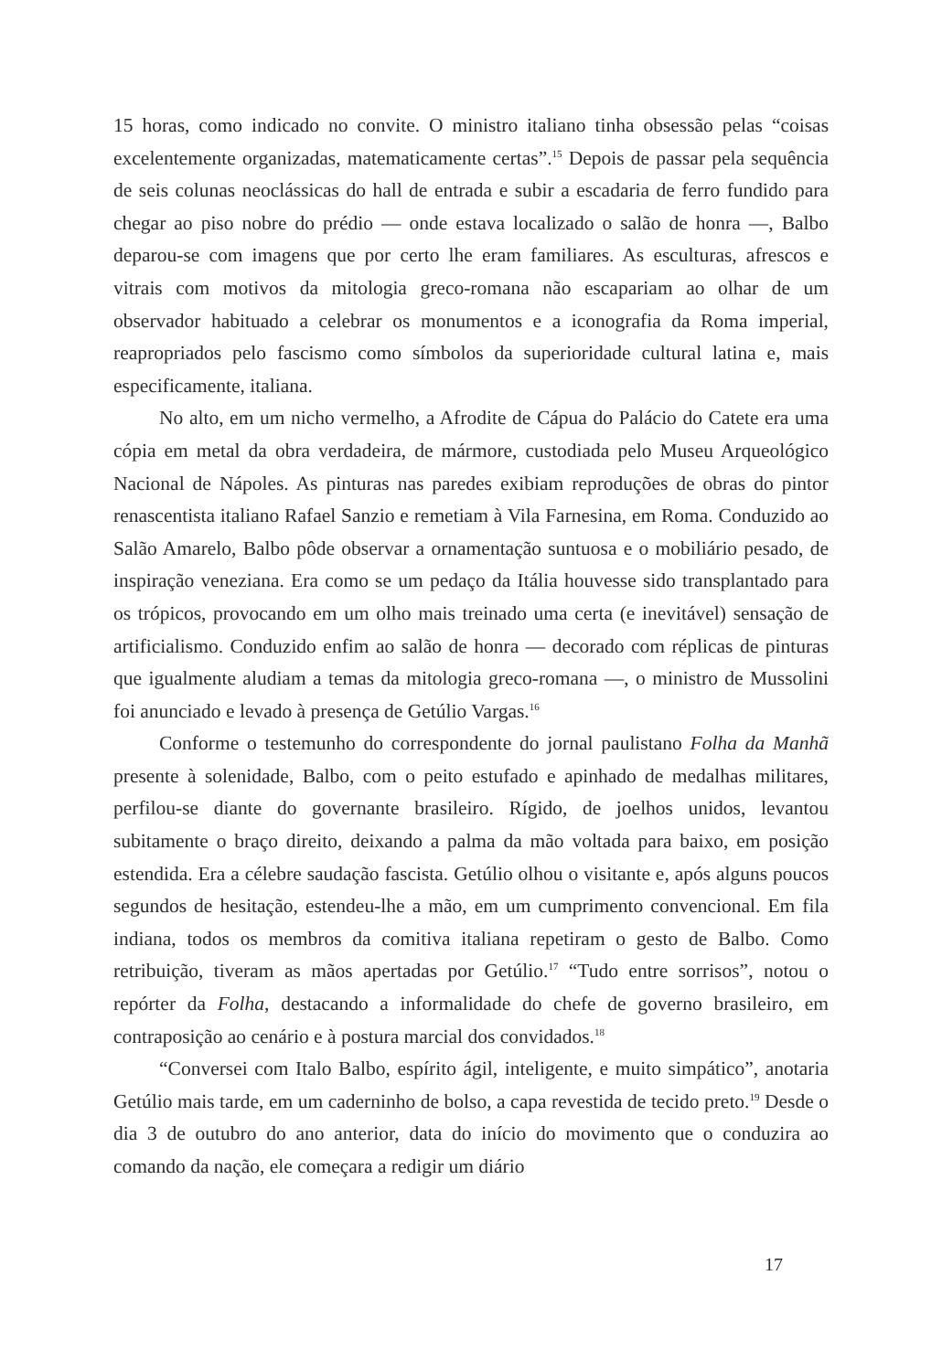15 horas, como indicado no convite. O ministro italiano tinha obsessão pelas “coisas excelentemente organizadas, matematicamente certas”.<sup>15</sup> Depois de passar pela sequência de seis colunas neoclássicas do hall de entrada e subir a escadaria de ferro fundido para chegar ao piso nobre do prédio — onde estava localizado o salão de honra —, Balbo deparou-se com imagens que por certo lhe eram familiares. As esculturas, afrescos e vitrais com motivos da mitologia greco-romana não escapariam ao olhar de um observador habituado a celebrar os monumentos e a iconografia da Roma imperial, reapropriados pelo fascismo como símbolos da superioridade cultural latina e, mais especificamente, italiana.
No alto, em um nicho vermelho, a Afrodite de Cápua do Palácio do Catete era uma cópia em metal da obra verdadeira, de mármore, custodiada pelo Museu Arqueológico Nacional de Nápoles. As pinturas nas paredes exibiam reproduções de obras do pintor renascentista italiano Rafael Sanzio e remetiam à Vila Farnesina, em Roma. Conduzido ao Salão Amarelo, Balbo pôde observar a ornamentação suntuosa e o mobiliário pesado, de inspiração veneziana. Era como se um pedaço da Itália houvesse sido transplantado para os trópicos, provocando em um olho mais treinado uma certa (e inevitável) sensação de artificialismo. Conduzido enfim ao salão de honra — decorado com réplicas de pinturas que igualmente aludiam a temas da mitologia greco-romana —, o ministro de Mussolini foi anunciado e levado à presença de Getúlio Vargas.<sup>16</sup>
Conforme o testemunho do correspondente do jornal paulistano Folha da Manhã presente à solenidade, Balbo, com o peito estufado e apinhado de medalhas militares, perfilou-se diante do governante brasileiro. Rígido, de joelhos unidos, levantou subitamente o braço direito, deixando a palma da mão voltada para baixo, em posição estendida. Era a célebre saudação fascista. Getúlio olhou o visitante e, após alguns poucos segundos de hesitação, estendeu-lhe a mão, em um cumprimento convencional. Em fila indiana, todos os membros da comitiva italiana repetiram o gesto de Balbo. Como retribuição, tiveram as mãos apertadas por Getúlio.<sup>17</sup> “Tudo entre sorrisos”, notou o repórter da Folha, destacando a informalidade do chefe de governo brasileiro, em contraposição ao cenário e à postura marcial dos convidados.<sup>18</sup>
“Conversei com Italo Balbo, espírito ágil, inteligente, e muito simpático”, anotaria Getúlio mais tarde, em um caderninho de bolso, a capa revestida de tecido preto.<sup>19</sup> Desde o dia 3 de outubro do ano anterior, data do início do movimento que o conduzira ao comando da nação, ele começara a redigir um diário
17